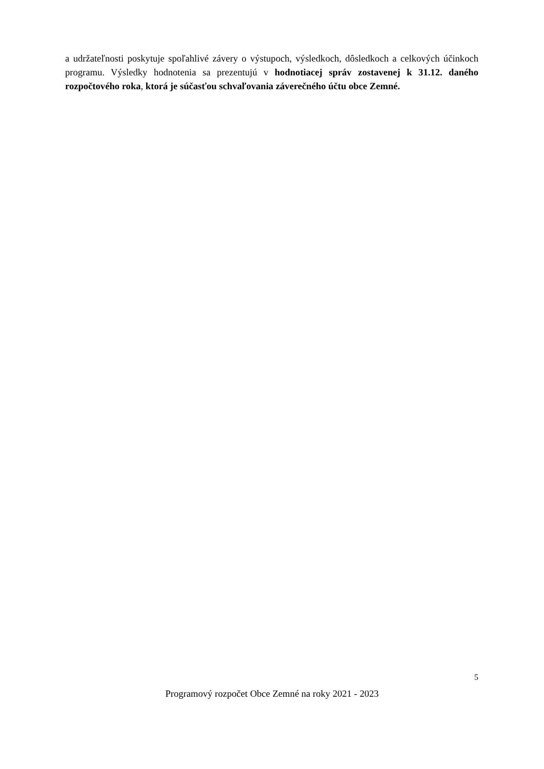a udržateľnosti poskytuje spoľahlivé závery o výstupoch, výsledkoch, dôsledkoch a celkových účinkoch programu. Výsledky hodnotenia sa prezentujú v hodnotiacej správ zostavenej k 31.12. daného rozpočtového roka, ktorá je súčasťou schvaľovania záverečného účtu obce Zemné.
5
Programový rozpočet Obce Zemné na roky 2021 - 2023